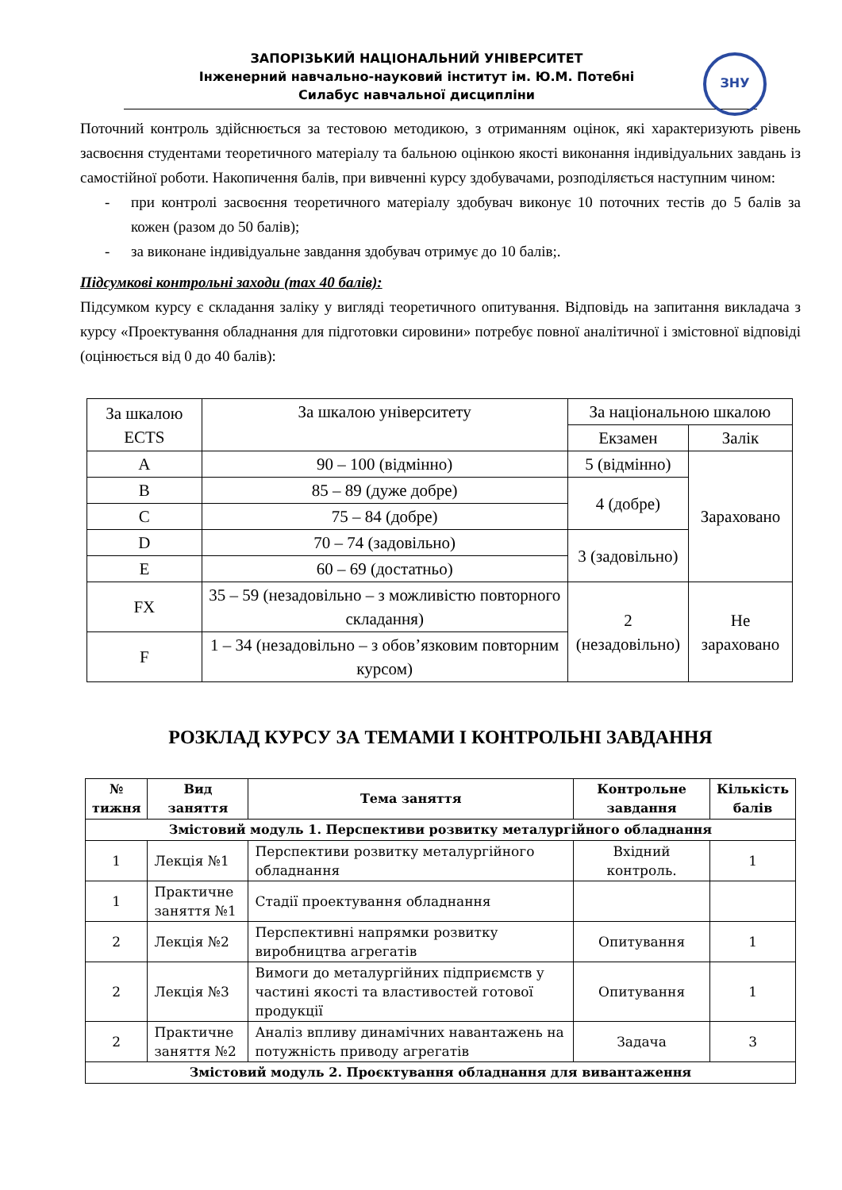ЗАПОРІЗЬКИЙ НАЦІОНАЛЬНИЙ УНІВЕРСИТЕТ
Інженерний навчально-науковий інститут ім. Ю.М. Потебні
Силабус навчальної дисципліни
ЗНУ
Поточний контроль здійснюється за тестовою методикою, з отриманням оцінок, які характеризують рівень засвоєння студентами теоретичного матеріалу та бальною оцінкою якості виконання індивідуальних завдань із самостійної роботи. Накопичення балів, при вивченні курсу здобувачами, розподіляється наступним чином:
- при контролі засвоєння теоретичного матеріалу здобувач виконує 10 поточних тестів до 5 балів за кожен (разом до 50 балів);
- за виконане індивідуальне завдання здобувач отримує до 10 балів;.
Підсумкові контрольні заходи (max 40 балів):
Підсумком курсу є складання заліку у вигляді теоретичного опитування. Відповідь на запитання викладача з курсу «Проектування обладнання для підготовки сировини» потребує повної аналітичної і змістовної відповіді (оцінюється від 0 до 40 балів):
| За шкалою ECTS | За шкалою університету | За національною шкалою | |
| | | Екзамен | Залік |
| A | 90 – 100 (відмінно) | 5 (відмінно) | Зараховано |
| B | 85 – 89 (дуже добре) | 4 (добре) | |
| C | 75 – 84 (добре) | | |
| D | 70 – 74 (задовільно) | 3 (задовільно) | |
| E | 60 – 69 (достатньо) | | |
| FX | 35 – 59 (незадовільно – з можливістю повторного складання) | 2 (незадовільно) | Не зараховано |
| F | 1 – 34 (незадовільно – з обов’язковим повторним курсом) | | |
РОЗКЛАД КУРСУ ЗА ТЕМАМИ І КОНТРОЛЬНІ ЗАВДАННЯ
| № тижня | Вид заняття | Тема заняття | Контрольне завдання | Кількість балів |
| --- | --- | --- | --- | --- |
| Змістовий модуль 1. Перспективи розвитку металургійного обладнання | | | | |
| 1 | Лекція №1 | Перспективи розвитку металургійного обладнання | Вхідний контроль. | 1 |
| 1 | Практичне заняття №1 | Стадії проектування обладнання | | |
| 2 | Лекція №2 | Перспективні напрямки розвитку виробництва агрегатів | Опитування | 1 |
| 2 | Лекція №3 | Вимоги до металургійних підприємств у частині якості та властивостей готової продукції | Опитування | 1 |
| 2 | Практичне заняття №2 | Аналіз впливу динамічних навантажень на потужність приводу агрегатів | Задача | 3 |
| Змістовий модуль 2. Проєктування обладнання для вивантаження | | | | |